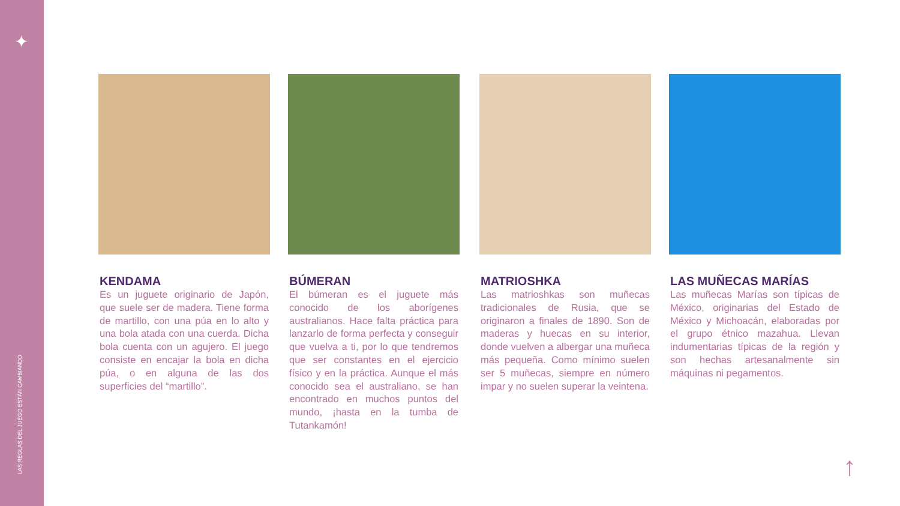✦
LAS REGLAS DEL JUEGO ESTÁN CAMBIANDO
KENDAMA
Es un juguete originario de Japón, que suele ser de madera. Tiene forma de martillo, con una púa en lo alto y una bola atada con una cuerda. Dicha bola cuenta con un agujero. El juego consiste en encajar la bola en dicha púa, o en alguna de las dos superficies del “martillo”.
BÚMERAN
El búmeran es el juguete más conocido de los aborígenes australianos. Hace falta práctica para lanzarlo de forma perfecta y conseguir que vuelva a ti, por lo que tendremos que ser constantes en el ejercicio físico y en la práctica. Aunque el más conocido sea el australiano, se han encontrado en muchos puntos del mundo, ¡hasta en la tumba de Tutankamón!
MATRIOSHKA
Las matrioshkas son muñecas tradicionales de Rusia, que se originaron a finales de 1890. Son de maderas y huecas en su interior, donde vuelven a albergar una muñeca más pequeña. Como mínimo suelen ser 5 muñecas, siempre en número impar y no suelen superar la veintena.
LAS MUÑECAS MARÍAS
Las muñecas Marías son típicas de México, originarias del Estado de México y Michoacán, elaboradas por el grupo étnico mazahua. Llevan indumentarias típicas de la región y son hechas artesanalmente sin máquinas ni pegamentos.
↑